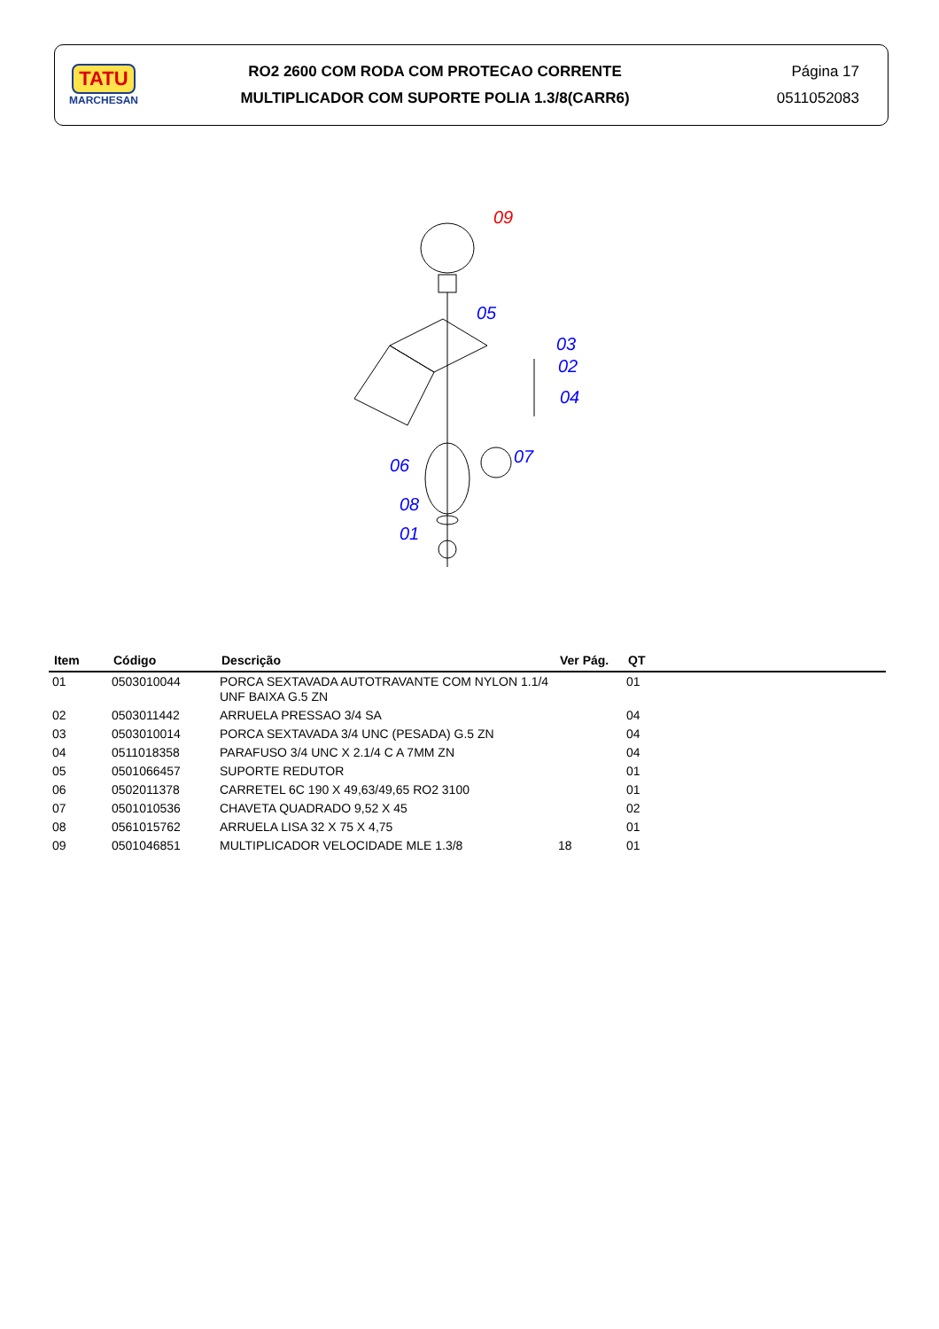TATU
MARCHESAN
RO2 2600 COM RODA COM PROTECAO CORRENTE
MULTIPLICADOR COM SUPORTE POLIA 1.3/8(CARR6)
Página 17
0511052083
09
05
03
02
04
07
06
08
01
| Item | Código | Descrição | Ver Pág. | QT |
| --- | --- | --- | --- | --- |
| 01 | 0503010044 | PORCA SEXTAVADA AUTOTRAVANTE COM NYLON 1.1/4 UNF BAIXA G.5 ZN | | 01 |
| 02 | 0503011442 | ARRUELA PRESSAO 3/4 SA | | 04 |
| 03 | 0503010014 | PORCA SEXTAVADA 3/4 UNC (PESADA) G.5 ZN | | 04 |
| 04 | 0511018358 | PARAFUSO 3/4 UNC X 2.1/4 C A 7MM ZN | | 04 |
| 05 | 0501066457 | SUPORTE REDUTOR | | 01 |
| 06 | 0502011378 | CARRETEL 6C 190 X 49,63/49,65 RO2 3100 | | 01 |
| 07 | 0501010536 | CHAVETA QUADRADO 9,52 X 45 | | 02 |
| 08 | 0561015762 | ARRUELA LISA 32 X 75 X 4,75 | | 01 |
| 09 | 0501046851 | MULTIPLICADOR VELOCIDADE MLE 1.3/8 | 18 | 01 |